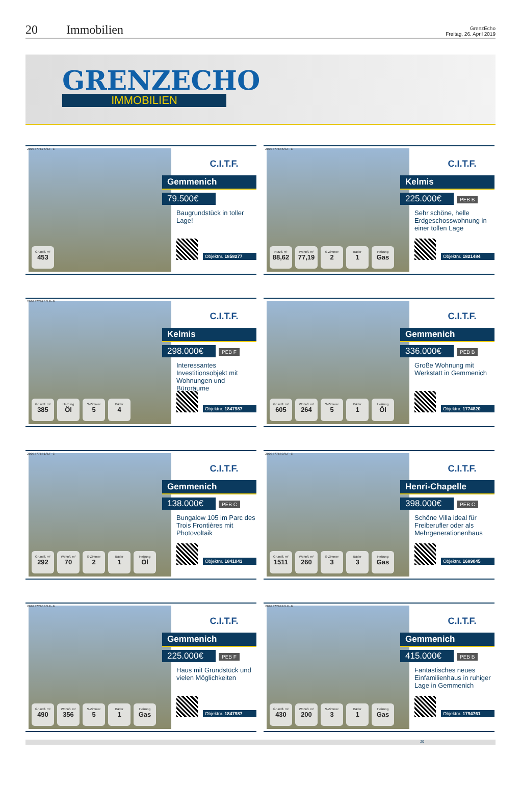20 Immobilien GrenzEcho
Freitag, 26. April 2019
GRENZECHO
IMMOBILIEN
2000377675/LF-G
Grundfl. m²
453
C.I.T.F.
Gemmenich
79.500€
Baugrundstück in toller Lage!
Objektnr. 1858277
2000377685/LF-G
Nutzfl. m²
88,62
Wohnfl. m²
77,19
S-Zimmer
2
Bäder
1
Heizung
Gas
C.I.T.F.
Kelmis
225.000€
PEB B
Sehr schöne, helle Erdgeschosswohnung in einer tollen Lage
Objektnr. 1821484
2000377678/LF-G
Grundfl. m²
385
Heizung
Öl
S-Zimmer
5
Bäder
4
C.I.T.F.
Kelmis
298.000€
PEB F
Interessantes Investitionsobjekt mit Wohnungen und Büroräume
Objektnr. 1847987
Grundfl. m²
605
Wohnfl. m²
264
S-Zimmer
5
Bäder
1
Heizung
Öl
C.I.T.F.
Gemmenich
336.000€
PEB B
Große Wohnung mit Werkstatt in Gemmenich
Objektnr. 1774820
2000377681/LF-G
Grundfl. m²
292
Wohnfl. m²
70
S-Zimmer
2
Bäder
1
Heizung
Öl
C.I.T.F.
Gemmenich
138.000€
PEB C
Bungalow 105 im Parc des Trois Frontières mit Photovoltaik
Objektnr. 1841043
2000377689/LF-G
Grundfl. m²
1511
Wohnfl. m²
260
S-Zimmer
3
Bäder
3
Heizung
Gas
C.I.T.F.
Henri-Chapelle
398.000€
PEB C
Schöne Villa ideal für Freiberufler oder als Mehrgenerationenhaus
Objektnr. 1689045
2000377683/LF-G
Grundfl. m²
490
Wohnfl. m²
356
S-Zimmer
5
Bäder
1
Heizung
Gas
C.I.T.F.
Gemmenich
225.000€
PEB F
Haus mit Grundstück und vielen Möglichkeiten
Objektnr. 1847987
2000377690/LF-G
Grundfl. m²
430
Wohnfl. m²
200
S-Zimmer
3
Bäder
1
Heizung
Gas
C.I.T.F.
Gemmenich
415.000€
PEB B
Fantastisches neues Einfamilienhaus in ruhiger Lage in Gemmenich
Objektnr. 1794761
20